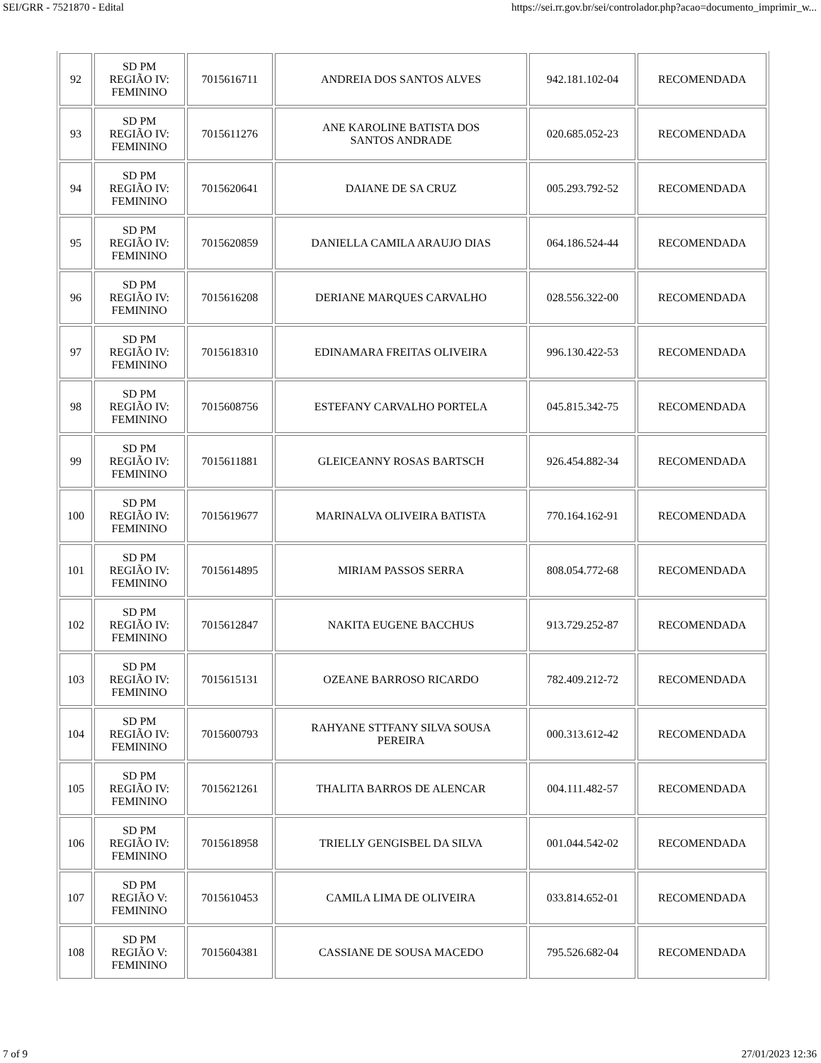SEI/GRR - 7521870 - Edital https://sei.rr.gov.br/sei/controlador.php?acao=documento_imprimir_w...
| 92 | SD PM REGIÃO IV: FEMININO | 7015616711 | ANDREIA DOS SANTOS ALVES | 942.181.102-04 | RECOMENDADA |
| 93 | SD PM REGIÃO IV: FEMININO | 7015611276 | ANE KAROLINE BATISTA DOS SANTOS ANDRADE | 020.685.052-23 | RECOMENDADA |
| 94 | SD PM REGIÃO IV: FEMININO | 7015620641 | DAIANE DE SA CRUZ | 005.293.792-52 | RECOMENDADA |
| 95 | SD PM REGIÃO IV: FEMININO | 7015620859 | DANIELLA CAMILA ARAUJO DIAS | 064.186.524-44 | RECOMENDADA |
| 96 | SD PM REGIÃO IV: FEMININO | 7015616208 | DERIANE MARQUES CARVALHO | 028.556.322-00 | RECOMENDADA |
| 97 | SD PM REGIÃO IV: FEMININO | 7015618310 | EDINAMARA FREITAS OLIVEIRA | 996.130.422-53 | RECOMENDADA |
| 98 | SD PM REGIÃO IV: FEMININO | 7015608756 | ESTEFANY CARVALHO PORTELA | 045.815.342-75 | RECOMENDADA |
| 99 | SD PM REGIÃO IV: FEMININO | 7015611881 | GLEICEANNY ROSAS BARTSCH | 926.454.882-34 | RECOMENDADA |
| 100 | SD PM REGIÃO IV: FEMININO | 7015619677 | MARINALVA OLIVEIRA BATISTA | 770.164.162-91 | RECOMENDADA |
| 101 | SD PM REGIÃO IV: FEMININO | 7015614895 | MIRIAM PASSOS SERRA | 808.054.772-68 | RECOMENDADA |
| 102 | SD PM REGIÃO IV: FEMININO | 7015612847 | NAKITA EUGENE BACCHUS | 913.729.252-87 | RECOMENDADA |
| 103 | SD PM REGIÃO IV: FEMININO | 7015615131 | OZEANE BARROSO RICARDO | 782.409.212-72 | RECOMENDADA |
| 104 | SD PM REGIÃO IV: FEMININO | 7015600793 | RAHYANE STTFANY SILVA SOUSA PEREIRA | 000.313.612-42 | RECOMENDADA |
| 105 | SD PM REGIÃO IV: FEMININO | 7015621261 | THALITA BARROS DE ALENCAR | 004.111.482-57 | RECOMENDADA |
| 106 | SD PM REGIÃO IV: FEMININO | 7015618958 | TRIELLY GENGISBEL DA SILVA | 001.044.542-02 | RECOMENDADA |
| 107 | SD PM REGIÃO V: FEMININO | 7015610453 | CAMILA LIMA DE OLIVEIRA | 033.814.652-01 | RECOMENDADA |
| 108 | SD PM REGIÃO V: FEMININO | 7015604381 | CASSIANE DE SOUSA MACEDO | 795.526.682-04 | RECOMENDADA |
7 of 9 27/01/2023 12:36